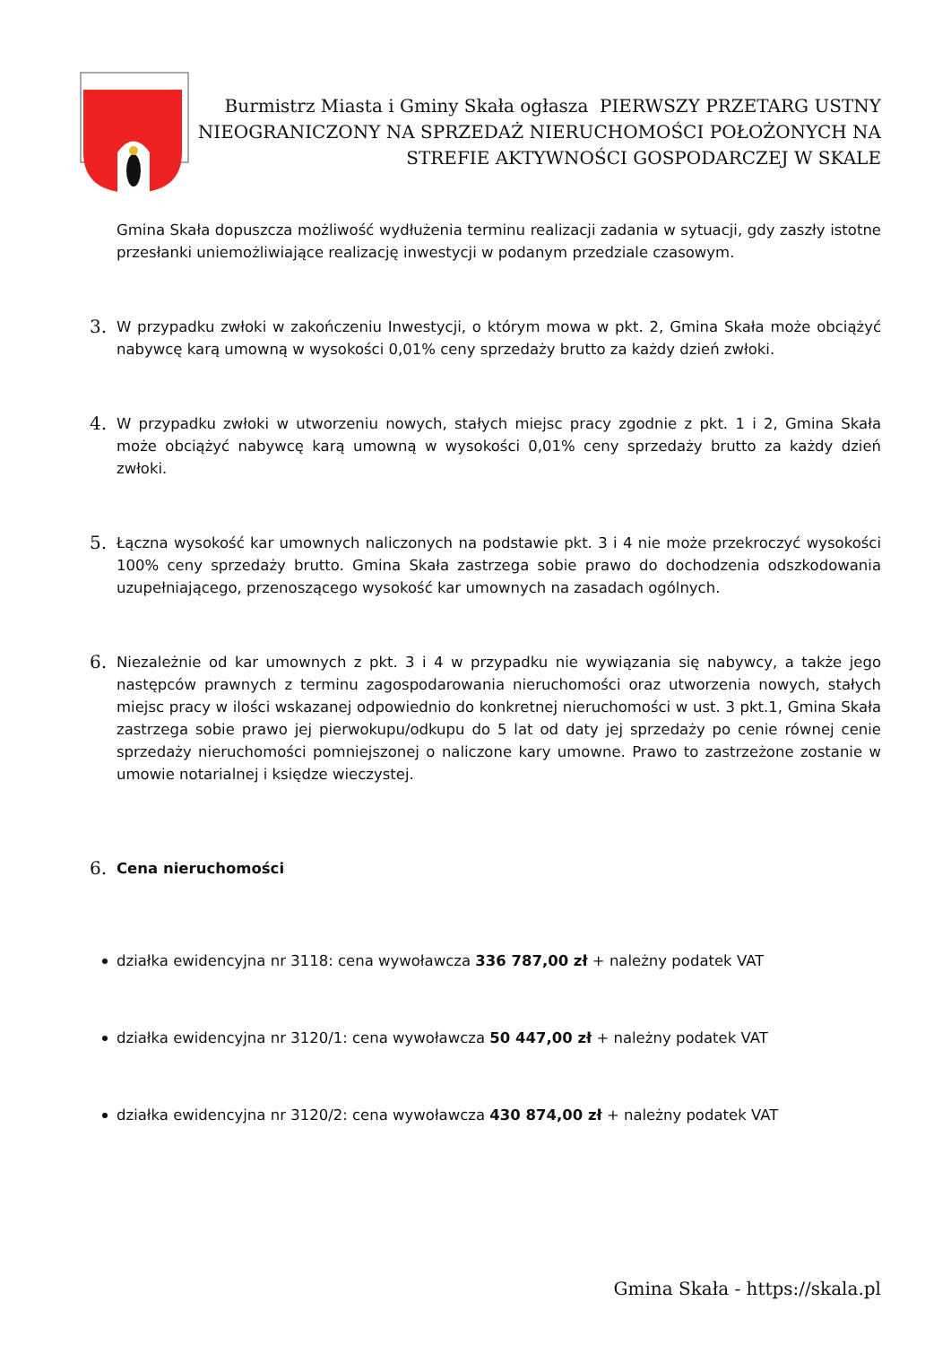Burmistrz Miasta i Gminy Skała ogłasza PIERWSZY PRZETARG USTNY NIEOGRANICZONY NA SPRZEDAŻ NIERUCHOMOŚCI POŁOŻONYCH NA STREFIE AKTYWNOŚCI GOSPODARCZEJ W SKALE
Gmina Skała dopuszcza możliwość wydłużenia terminu realizacji zadania w sytuacji, gdy zaszły istotne przesłanki uniemożliwiające realizację inwestycji w podanym przedziale czasowym.
3. W przypadku zwłoki w zakończeniu Inwestycji, o którym mowa w pkt. 2, Gmina Skała może obciążyć nabywcę karą umowną w wysokości 0,01% ceny sprzedaży brutto za każdy dzień zwłoki.
4. W przypadku zwłoki w utworzeniu nowych, stałych miejsc pracy zgodnie z pkt. 1 i 2, Gmina Skała może obciążyć nabywcę karą umowną w wysokości 0,01% ceny sprzedaży brutto za każdy dzień zwłoki.
5. Łączna wysokość kar umownych naliczonych na podstawie pkt. 3 i 4 nie może przekroczyć wysokości 100% ceny sprzedaży brutto. Gmina Skała zastrzega sobie prawo do dochodzenia odszkodowania uzupełniającego, przenoszącego wysokość kar umownych na zasadach ogólnych.
6. Niezależnie od kar umownych z pkt. 3 i 4 w przypadku nie wywiązania się nabywcy, a także jego następców prawnych z terminu zagospodarowania nieruchomości oraz utworzenia nowych, stałych miejsc pracy w ilości wskazanej odpowiednio do konkretnej nieruchomości w ust. 3 pkt.1, Gmina Skała zastrzega sobie prawo jej pierwokupu/odkupu do 5 lat od daty jej sprzedaży po cenie równej cenie sprzedaży nieruchomości pomniejszonej o naliczone kary umowne. Prawo to zastrzeżone zostanie w umowie notarialnej i księdze wieczystej.
6. Cena nieruchomości
działka ewidencyjna nr 3118: cena wywoławcza 336 787,00 zł + należny podatek VAT
działka ewidencyjna nr 3120/1: cena wywoławcza 50 447,00 zł + należny podatek VAT
działka ewidencyjna nr 3120/2: cena wywoławcza 430 874,00 zł + należny podatek VAT
Gmina Skała - https://skala.pl